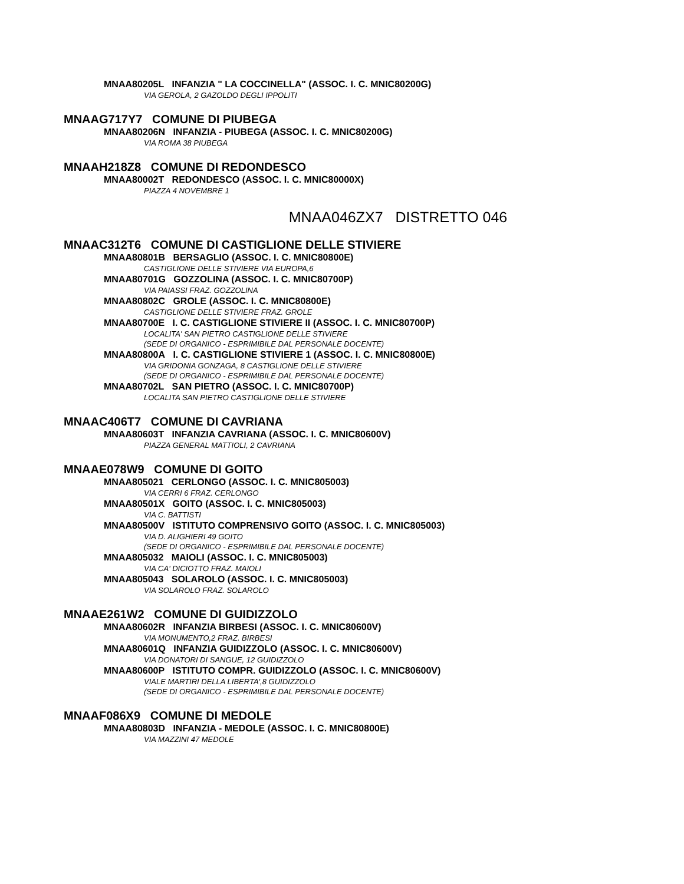MNAA80205L INFANZIA " LA COCCINELLA" (ASSOC. I. C. MNIC80200G)
VIA GEROLA, 2 GAZOLDO DEGLI IPPOLITI
MNAAG717Y7 COMUNE DI PIUBEGA
MNAA80206N INFANZIA - PIUBEGA (ASSOC. I. C. MNIC80200G)
VIA ROMA 38 PIUBEGA
MNAAH218Z8 COMUNE DI REDONDESCO
MNAA80002T REDONDESCO (ASSOC. I. C. MNIC80000X)
PIAZZA 4 NOVEMBRE 1
MNAA046ZX7 DISTRETTO 046
MNAAC312T6 COMUNE DI CASTIGLIONE DELLE STIVIERE
MNAA80801B BERSAGLIO (ASSOC. I. C. MNIC80800E)
CASTIGLIONE DELLE STIVIERE VIA EUROPA,6
MNAA80701G GOZZOLINA (ASSOC. I. C. MNIC80700P)
VIA PAIASSI FRAZ. GOZZOLINA
MNAA80802C GROLE (ASSOC. I. C. MNIC80800E)
CASTIGLIONE DELLE STIVIERE FRAZ. GROLE
MNAA80700E I. C. CASTIGLIONE STIVIERE II (ASSOC. I. C. MNIC80700P)
LOCALITA' SAN PIETRO CASTIGLIONE DELLE STIVIERE
(SEDE DI ORGANICO - ESPRIMIBILE DAL PERSONALE DOCENTE)
MNAA80800A I. C. CASTIGLIONE STIVIERE 1 (ASSOC. I. C. MNIC80800E)
VIA GRIDONIA GONZAGA, 8 CASTIGLIONE DELLE STIVIERE
(SEDE DI ORGANICO - ESPRIMIBILE DAL PERSONALE DOCENTE)
MNAA80702L SAN PIETRO (ASSOC. I. C. MNIC80700P)
LOCALITA SAN PIETRO CASTIGLIONE DELLE STIVIERE
MNAAC406T7 COMUNE DI CAVRIANA
MNAA80603T INFANZIA CAVRIANA (ASSOC. I. C. MNIC80600V)
PIAZZA GENERAL MATTIOLI, 2 CAVRIANA
MNAAE078W9 COMUNE DI GOITO
MNAA805021 CERLONGO (ASSOC. I. C. MNIC805003)
VIA CERRI 6 FRAZ. CERLONGO
MNAA80501X GOITO (ASSOC. I. C. MNIC805003)
VIA C. BATTISTI
MNAA80500V ISTITUTO COMPRENSIVO GOITO (ASSOC. I. C. MNIC805003)
VIA D. ALIGHIERI 49 GOITO
(SEDE DI ORGANICO - ESPRIMIBILE DAL PERSONALE DOCENTE)
MNAA805032 MAIOLI (ASSOC. I. C. MNIC805003)
VIA CA' DICIOTTO FRAZ. MAIOLI
MNAA805043 SOLAROLO (ASSOC. I. C. MNIC805003)
VIA SOLAROLO FRAZ. SOLAROLO
MNAAE261W2 COMUNE DI GUIDIZZOLO
MNAA80602R INFANZIA BIRBESI (ASSOC. I. C. MNIC80600V)
VIA MONUMENTO,2 FRAZ. BIRBESI
MNAA80601Q INFANZIA GUIDIZZOLO (ASSOC. I. C. MNIC80600V)
VIA DONATORI DI SANGUE, 12 GUIDIZZOLO
MNAA80600P ISTITUTO COMPR. GUIDIZZOLO (ASSOC. I. C. MNIC80600V)
VIALE MARTIRI DELLA LIBERTA',8 GUIDIZZOLO
(SEDE DI ORGANICO - ESPRIMIBILE DAL PERSONALE DOCENTE)
MNAAF086X9 COMUNE DI MEDOLE
MNAA80803D INFANZIA - MEDOLE (ASSOC. I. C. MNIC80800E)
VIA MAZZINI 47 MEDOLE